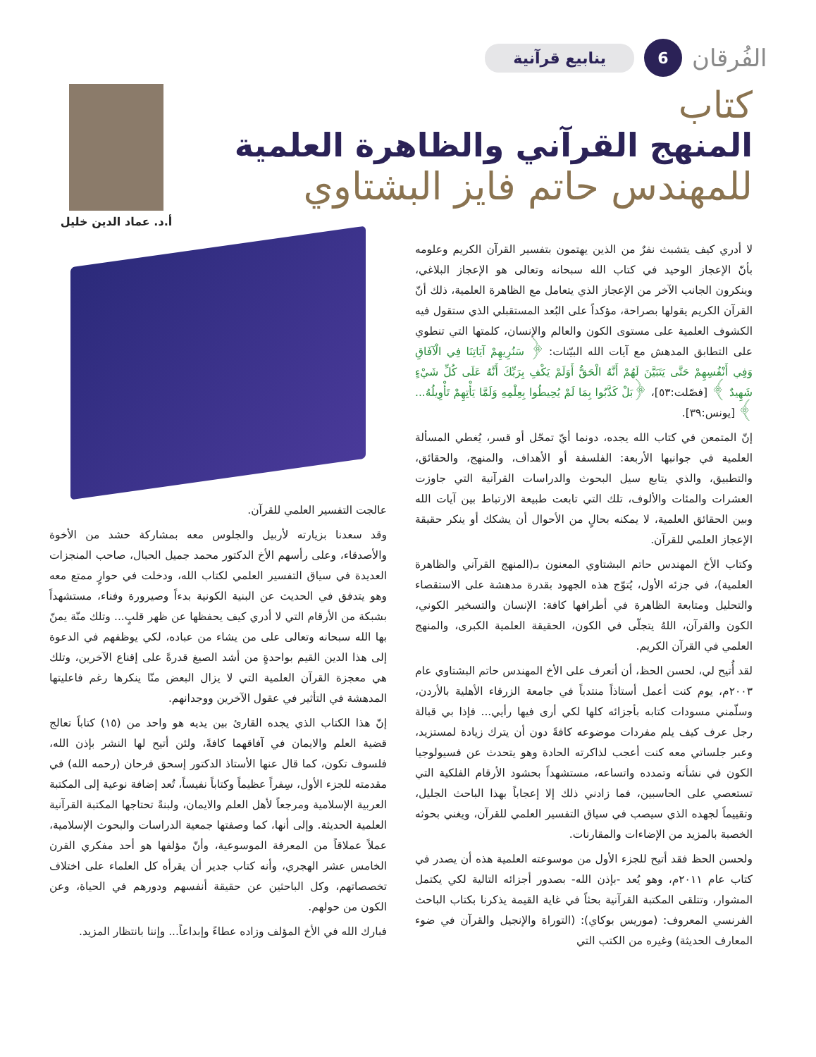الفُرقان 6 ينابيع قرآنية
كتاب
المنهج القرآني والظاهرة العلمية
للمهندس حاتم فايز البشتاوي
أ.د. عماد الدين خليل
لا أدري كيف يتشبث نفرٌ من الذين يهتمون بتفسير القرآن الكريم وعلومه بأنّ الإعجاز الوحيد في كتاب الله سبحانه وتعالى هو الإعجاز البلاغي، وينكرون الجانب الآخر من الإعجاز الذي يتعامل مع الظاهرة العلمية، ذلك أنّ القرآن الكريم يقولها بصراحة، مؤكداً على البُعد المستقبلي الذي ستقول فيه الكشوف العلمية على مستوى الكون والعالم والإنسان، كلمتها التي تنطوي على التطابق المدهش مع آيات الله البيّنات: ﴿ سَنُرِيهِمْ آيَاتِنَا فِي الْآفَاقِ وَفِي أَنْفُسِهِمْ حَتَّى يَتَبَيَّنَ لَهُمْ أَنَّهُ الْحَقُّ أَوَلَمْ يَكْفِ بِرَبِّكَ أَنَّهُ عَلَى كُلِّ شَيْءٍ شَهِيدٌ ﴾ [فصّلت:٥٣]، ﴿بَلْ كَذَّبُوا بِمَا لَمْ يُحِيطُوا بِعِلْمِهِ وَلَمَّا يَأْتِهِمْ تَأْوِيلُهُ... ﴾ [يونس:٣٩].
إنّ المتمعن في كتاب الله يجده، دونما أيّ تمحّل أو قسر، يُغطي المسألة العلمية في جوانبها الأربعة: الفلسفة أو الأهداف، والمنهج، والحقائق، والتطبيق، والذي يتابع سيل البحوث والدراسات القرآنية التي جاوزت العشرات والمئات والألوف، تلك التي تابعت طبيعة الارتباط بين آيات الله وبين الحقائق العلمية، لا يمكنه بحالٍ من الأحوال أن يشكك أو ينكر حقيقة الإعجاز العلمي للقرآن.
وكتاب الأخ المهندس حاتم البشتاوي المعنون بـ(المنهج القرآني والظاهرة العلمية)، في جزئه الأول، يُتوّج هذه الجهود بقدرة مدهشة على الاستقصاء والتحليل ومتابعة الظاهرة في أطرافها كافة: الإنسان والتسخير الكوني، الكون والقرآن، اللهُ يتجلّى في الكون، الحقيقة العلمية الكبرى، والمنهج العلمي في القرآن الكريم.
لقد أُتيح لي، لحسن الحظ، أن أتعرف على الأخ المهندس حاتم البشتاوي عام ٢٠٠٣م، يوم كنت أعمل أستاذاً منتدباً في جامعة الزرقاء الأهلية بالأردن، وسلّمني مسودات كتابه بأجزائه كلها لكي أرى فيها رأيي... فإذا بي قبالة رجل عرف كيف يلم مفردات موضوعه كافةً دون أن يترك زيادة لمستزيد، وعبر جلساتي معه كنت أعجب لذاكرته الحادة وهو يتحدث عن فسيولوجيا الكون في نشأته وتمدده واتساعه، مستشهداً بحشود الأرقام الفلكية التي تستعصي على الحاسبين، فما زادني ذلك إلا إعجاباً بهذا الباحث الجليل، وتقييماً لجهده الذي سيصب في سياق التفسير العلمي للقرآن، ويغني بحوثه الخصبة بالمزيد من الإضاءات والمقارنات.
ولحسن الحظ فقد أتيح للجزء الأول من موسوعته العلمية هذه أن يصدر في كتاب عام ٢٠١١م، وهو يُعد -بإذن الله- بصدور أجزائه التالية لكي يكتمل المشوار، وتتلقى المكتبة القرآنية بحثاً في غاية القيمة يذكرنا بكتاب الباحث الفرنسي المعروف: (موريس بوكاي): (التوراة والإنجيل والقرآن في ضوء المعارف الحديثة) وغيره من الكتب التي
عالجت التفسير العلمي للقرآن.
وقد سعدنا بزيارته لأربيل والجلوس معه بمشاركة حشد من الأخوة والأصدقاء، وعلى رأسهم الأخ الدكتور محمد جميل الحبال، صاحب المنجزات العديدة في سياق التفسير العلمي لكتاب الله، ودخلت في حوارٍ ممتع معه وهو يتدفق في الحديث عن البنية الكونية بدءاً وصيرورة وفناء، مستشهداً بشبكة من الأرقام التي لا أدري كيف يحفظها عن ظهر قلبٍ... وتلك منّة يمنّ بها الله سبحانه وتعالى على من يشاء من عباده، لكي يوظفهم في الدعوة إلى هذا الدين القيم بواحدةٍ من أشد الصيغ قدرةً على إقناع الآخرين، وتلك هي معجزة القرآن العلمية التي لا يزال البعض منّا ينكرها رغم فاعليتها المدهشة في التأثير في عقول الآخرين ووجدانهم.
إنّ هذا الكتاب الذي يجده القارئ بين يديه هو واحد من (١٥) كتاباً تعالج قضية العلم والايمان في آفاقهما كافةً، ولئن أتيح لها النشر بإذن الله، فلسوف تكون، كما قال عنها الأستاذ الدكتور إسحق فرحان (رحمه الله) في مقدمته للجزء الأول، سِفراً عظيماً وكتاباً نفيساً، تُعد إضافة نوعية إلى المكتبة العربية الإسلامية ومرجعاً لأهل العلم والايمان، ولبنةً تحتاجها المكتبة القرآنية العلمية الحديثة. وإلى أنها، كما وصفتها جمعية الدراسات والبحوث الإسلامية، عملاً عملاقاً من المعرفة الموسوعية، وأنّ مؤلفها هو أحد مفكري القرن الخامس عشر الهجري، وأنه كتاب جدير أن يقرأه كل العلماء على اختلاف تخصصاتهم، وكل الباحثين عن حقيقة أنفسهم ودورهم في الحياة، وعن الكون من حولهم.
فبارك الله في الأخ المؤلف وزاده عطاءً وإبداعاً... وإننا بانتظار المزيد.